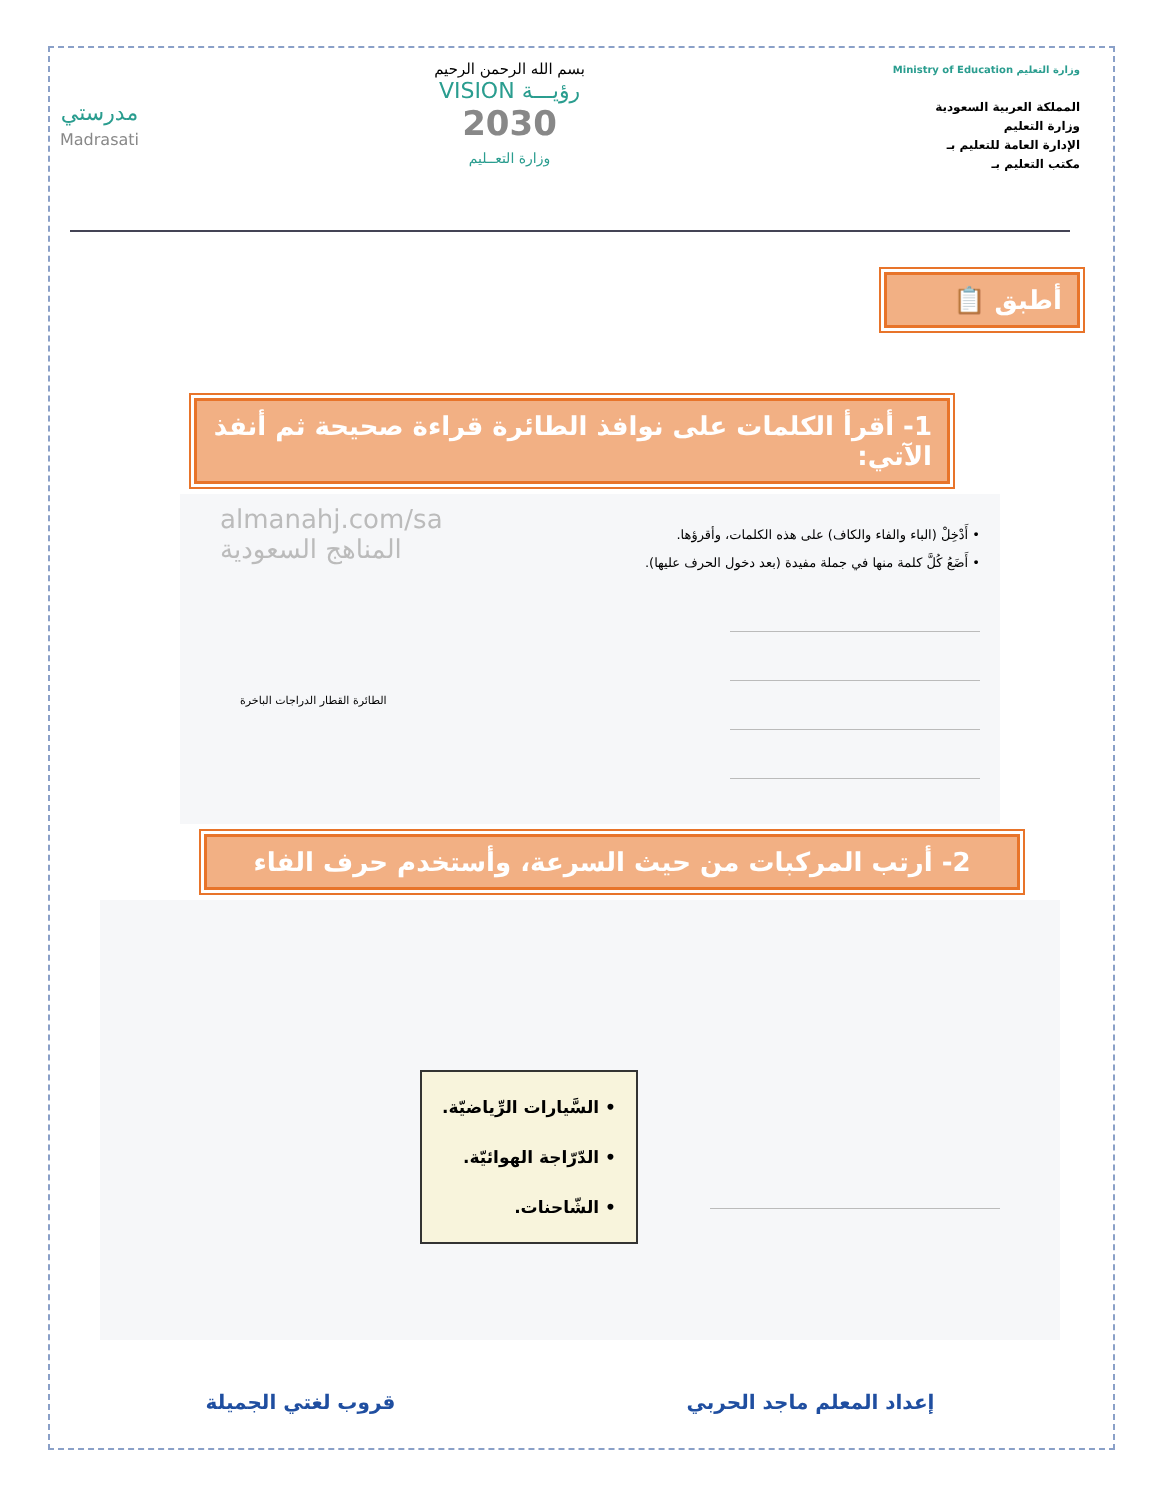وزارة التعليم Ministry of Education
المملكة العربية السعودية
وزارة التعليم
الإدارة العامة للتعليم بـ
مكتب التعليم بـ
بسم الله الرحمن الرحيم
رؤيـــة VISION
2030
وزارة التعــليم
مدرستي
Madrasati
أطبق 📋
1- أقرأ الكلمات على نوافذ الطائرة قراءة صحيحة ثم أنفذ الآتي:
• أَدْخِلْ (الباء والفاء والكاف) على هذه الكلمات، وأقرؤها.
• أَضَعُ كُلَّ كلمة منها في جملة مفيدة (بعد دخول الحرف عليها).
almanahj.com/sa
المناهج السعودية
الطائرة القطار الدراجات الباخرة
2- أرتب المركبات من حيث السرعة، وأستخدم حرف الفاء
• السَّيارات الرِّياضيّة.
• الدّرّاجة الهوائيّة.
• الشّاحنات.
إعداد المعلم ماجد الحربي قروب لغتي الجميلة